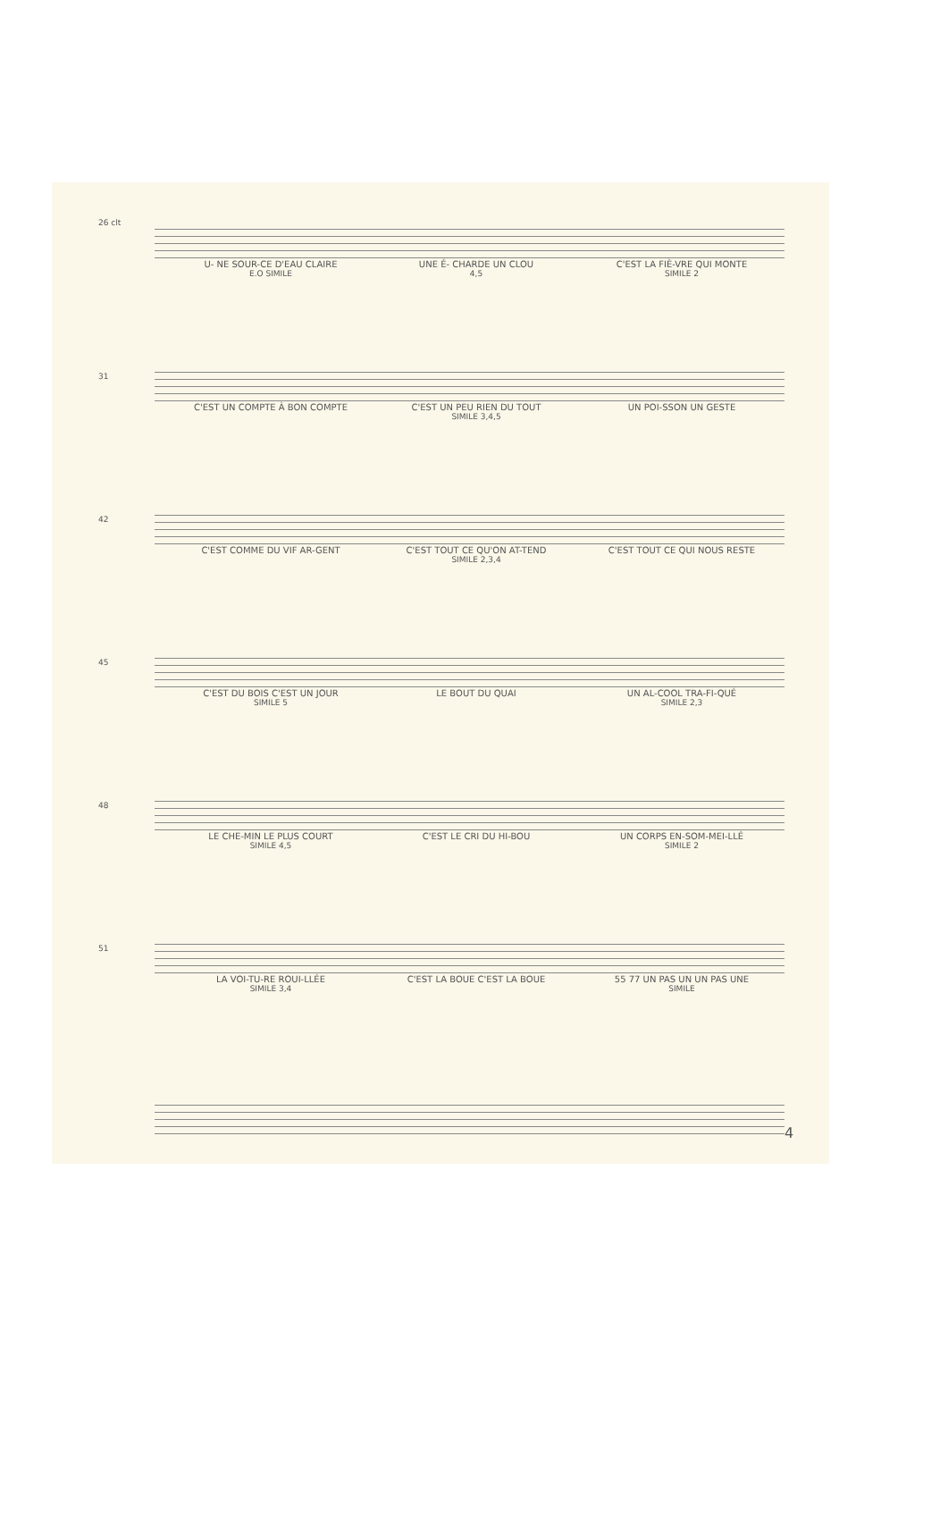26 clt
U- NE SOUR-CE D'EAU CLAIRE UNE É- CHARDE UN CLOU C'EST LA FIÈ-VRE QUI MONTE
E.O SIMILE 4,5 SIMILE 2
31
C'EST UN COMPTE À BON COMPTE C'EST UN PEU RIEN DU TOUT UN POI-SSON UN GESTE
SIMILE 3,4,5
42
C'EST COMME DU VIF AR-GENT C'EST TOUT CE QU'ON AT-TEND C'EST TOUT CE QUI NOUS RESTE
SIMILE 2,3,4
45
C'EST DU BOIS C'EST UN JOUR LE BOUT DU QUAI UN AL-COOL TRA-FI-QUÉ
SIMILE 5 SIMILE 2,3
48
LE CHE-MIN LE PLUS COURT C'EST LE CRI DU HI-BOU UN CORPS EN-SOM-MEI-LLÉ
SIMILE 4,5 SIMILE 2
51
LA VOI-TU-RE ROUI-LLÉE C'EST LA BOUE C'EST LA BOUE 55 77 UN PAS UN UN PAS UNE
SIMILE 3,4 SIMILE
4